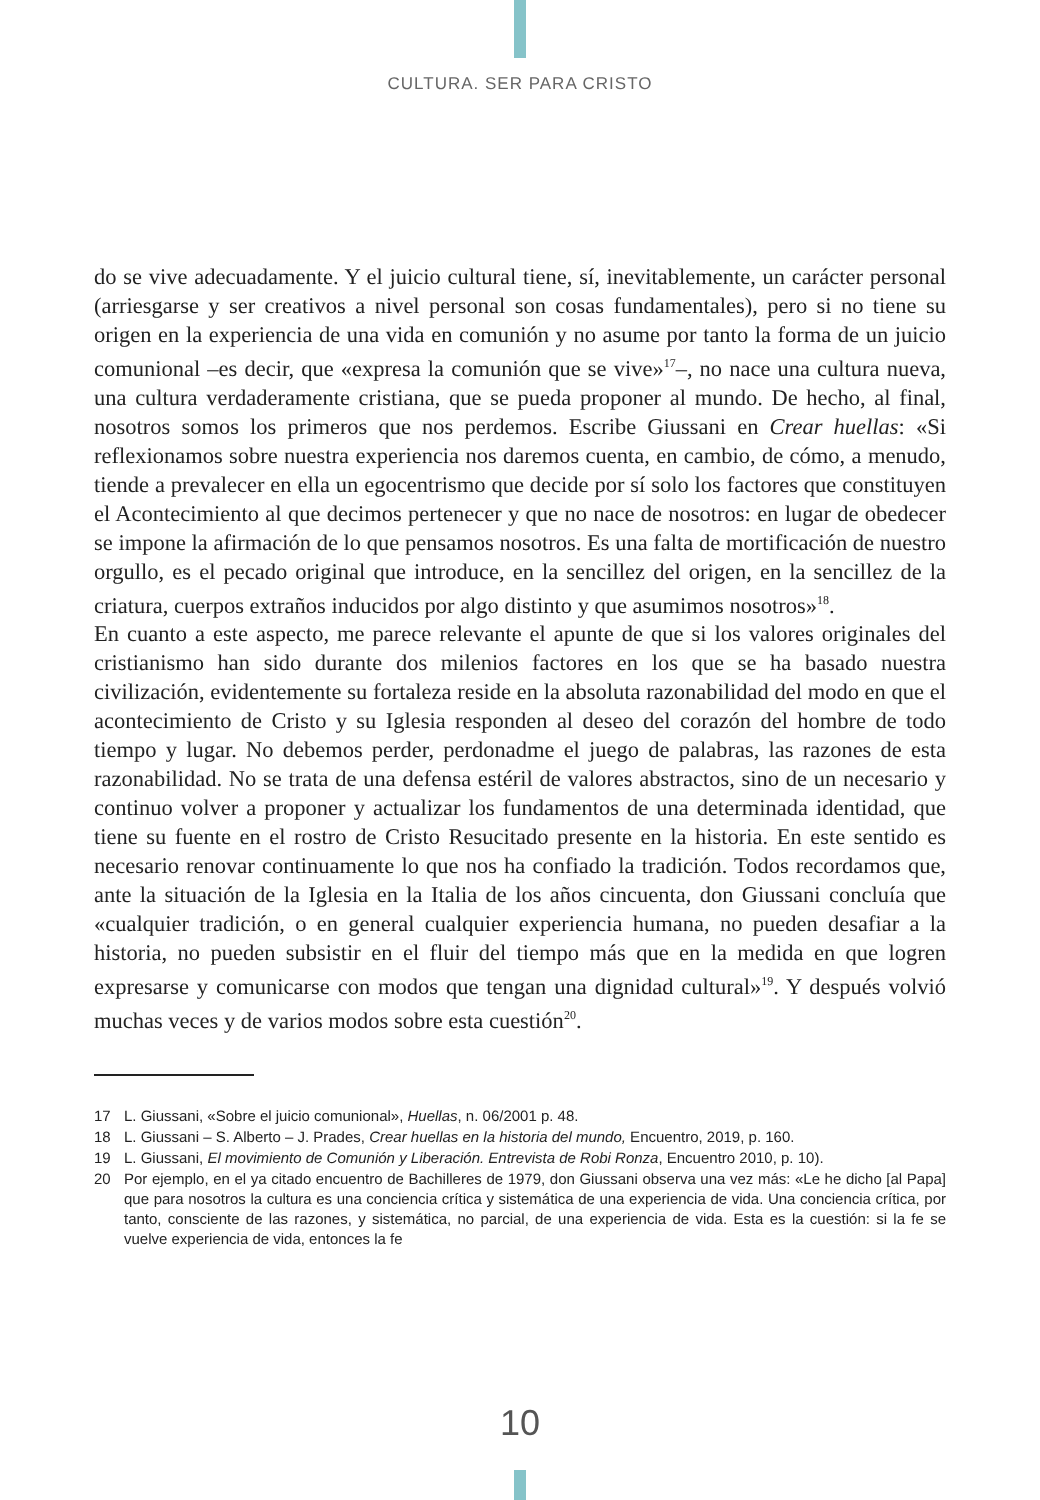CULTURA. SER PARA CRISTO
do se vive adecuadamente. Y el juicio cultural tiene, sí, inevitablemente, un carácter personal (arriesgarse y ser creativos a nivel personal son cosas fundamentales), pero si no tiene su origen en la experiencia de una vida en comunión y no asume por tanto la forma de un juicio comunional –es decir, que «expresa la comunión que se vive»<sup>17</sup>–, no nace una cultura nueva, una cultura verdaderamente cristiana, que se pueda proponer al mundo. De hecho, al final, nosotros somos los primeros que nos perdemos. Escribe Giussani en Crear huellas: «Si reflexionamos sobre nuestra experiencia nos daremos cuenta, en cambio, de cómo, a menudo, tiende a prevalecer en ella un egocentrismo que decide por sí solo los factores que constituyen el Acontecimiento al que decimos pertenecer y que no nace de nosotros: en lugar de obedecer se impone la afirmación de lo que pensamos nosotros. Es una falta de mortificación de nuestro orgullo, es el pecado original que introduce, en la sencillez del origen, en la sencillez de la criatura, cuerpos extraños inducidos por algo distinto y que asumimos nosotros»<sup>18</sup>.
En cuanto a este aspecto, me parece relevante el apunte de que si los valores originales del cristianismo han sido durante dos milenios factores en los que se ha basado nuestra civilización, evidentemente su fortaleza reside en la absoluta razonabilidad del modo en que el acontecimiento de Cristo y su Iglesia responden al deseo del corazón del hombre de todo tiempo y lugar. No debemos perder, perdonadme el juego de palabras, las razones de esta razonabilidad. No se trata de una defensa estéril de valores abstractos, sino de un necesario y continuo volver a proponer y actualizar los fundamentos de una determinada identidad, que tiene su fuente en el rostro de Cristo Resucitado presente en la historia. En este sentido es necesario renovar continuamente lo que nos ha confiado la tradición. Todos recordamos que, ante la situación de la Iglesia en la Italia de los años cincuenta, don Giussani concluía que «cualquier tradición, o en general cualquier experiencia humana, no pueden desafiar a la historia, no pueden subsistir en el fluir del tiempo más que en la medida en que logren expresarse y comunicarse con modos que tengan una dignidad cultural»<sup>19</sup>. Y después volvió muchas veces y de varios modos sobre esta cuestión<sup>20</sup>.
17 L. Giussani, «Sobre el juicio comunional», Huellas, n. 06/2001 p. 48.
18 L. Giussani – S. Alberto – J. Prades, Crear huellas en la historia del mundo, Encuentro, 2019, p. 160.
19 L. Giussani, El movimiento de Comunión y Liberación. Entrevista de Robi Ronza, Encuentro 2010, p. 10).
20 Por ejemplo, en el ya citado encuentro de Bachilleres de 1979, don Giussani observa una vez más: «Le he dicho [al Papa] que para nosotros la cultura es una conciencia crítica y sistemática de una experiencia de vida. Una conciencia crítica, por tanto, consciente de las razones, y sistemática, no parcial, de una experiencia de vida. Esta es la cuestión: si la fe se vuelve experiencia de vida, entonces la fe
10